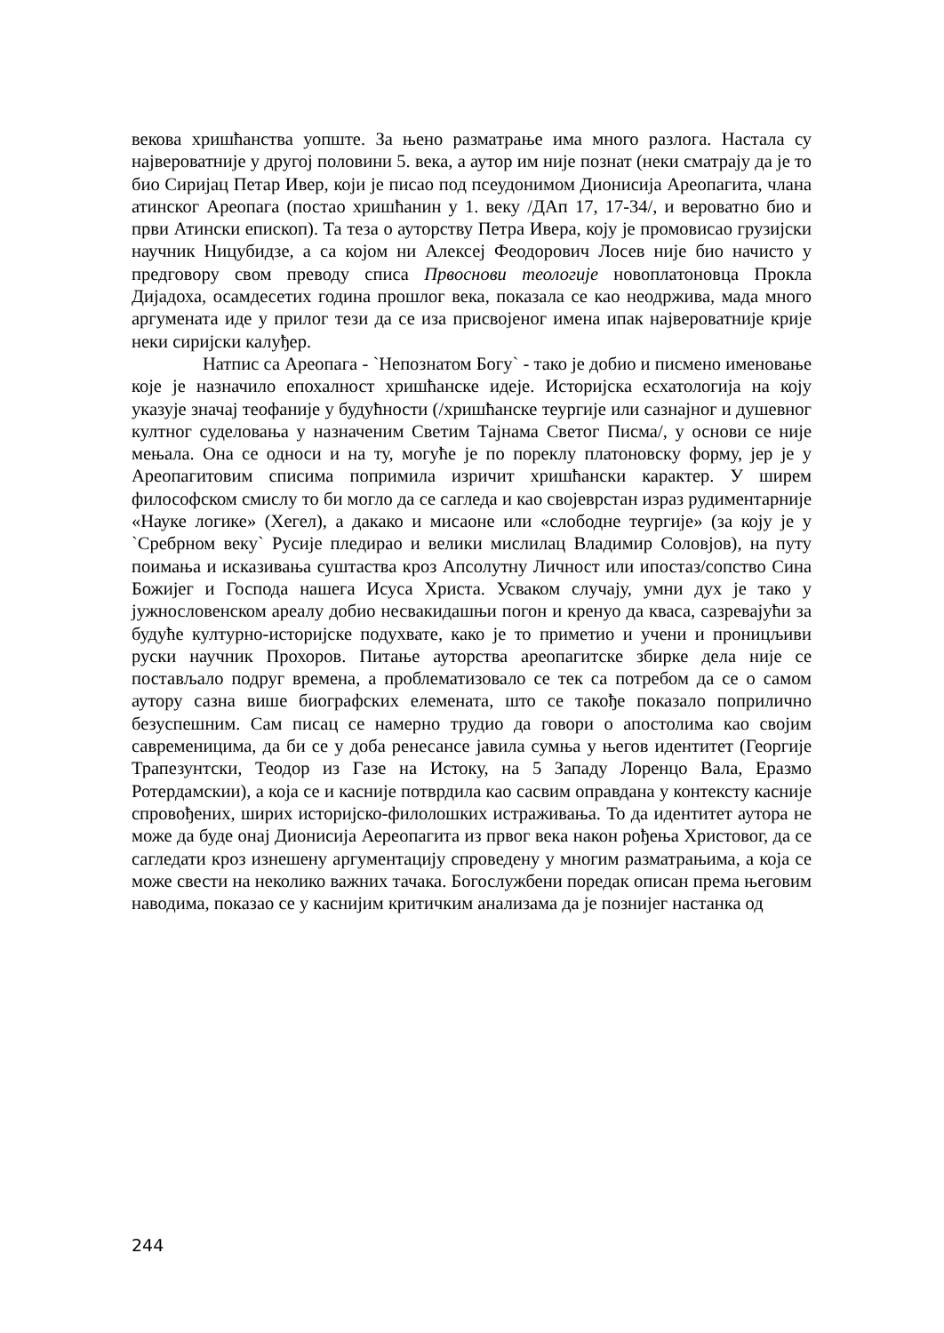векова хришћанства уопште. За њено разматрање има много разлога. Настала су највероватније у другој половини 5. века, а аутор им није познат (неки сматрају да је то био Сиријац Петар Ивер, који је писао под псеудонимом Дионисија Ареопагита, члана атинског Ареопага (постао хришћанин у 1. веку /ДАп 17, 17-34/, и вероватно био и први Атински епископ). Та теза о ауторству Петра Ивера, коју је промовисао грузијски научник Ницубидзе, а са којом ни Алексеј Феодорович Лосев није био начисто у предговору свом преводу списа Првоснови теологије новоплатоновца Прокла Дијадоха, осамдесетих година прошлог века, показала се као неодржива, мада много аргумената иде у прилог тези да се иза присвојеног имена ипак највероватније крије неки сиријски калуђер.
Натпис са Ареопага - `Непознатом Богу` - тако је добио и писмено именовање које је назначило епохалност хришћанске идеје. Историјска есхатологија на коју указује значај теофаније у будућности (/хришћанске теургије или сазнајног и душевног култног суделовања у назначеним Светим Тајнама Светог Писма/, у основи се није мењала. Она се односи и на ту, могуће је по пореклу платоновску форму, јер је у Ареопагитовим списима попримила изричит хришћански карактер. У ширем философском смислу то би могло да се сагледа и као својеврстан израз рудиментарније «Науке логике» (Хегел), а дакако и мисаоне или «слободне теургије» (за коју је у `Сребрном веку` Русије пледирао и велики мислилац Владимир Соловјов), на путу поимања и исказивања суштаства кроз Апсолутну Личност или ипостаз/сопство Сина Божијег и Господа нашега Исуса Христа. Усваком случају, умни дух је тако у јужнословенском ареалу добио несвакидашњи погон и кренуо да кваса, сазревајући за будуће културно-историјске подухвате, како је то приметио и учени и проницљиви руски научник Прохоров. Питање ауторства ареопагитске збирке дела није се постављало подруг времена, а проблематизовало се тек са потребом да се о самом аутору сазна више биографских елемената, што се такође показало поприлично безуспешним. Сам писац се намерно трудио да говори о апостолима као својим савременицима, да би се у доба ренесансе јавила сумња у његов идентитет (Георгије Трапезунтски, Теодор из Газе на Истоку, на 5 Западу Лоренцо Вала, Еразмо Ротердамскии), а која се и касније потврдила као сасвим оправдана у контексту касније спровођених, ширих историјско-филолошких истраживања. То да идентитет аутора не може да буде онај Дионисија Аереопагита из првог века након рођења Христовог, да се сагледати кроз изнешену аргументацију спроведену у многим разматрањима, а која се може свести на неколико важних тачака. Богослужбени поредак описан према његовим наводима, показао се у каснијим критичким анализама да је познијег настанка од
244